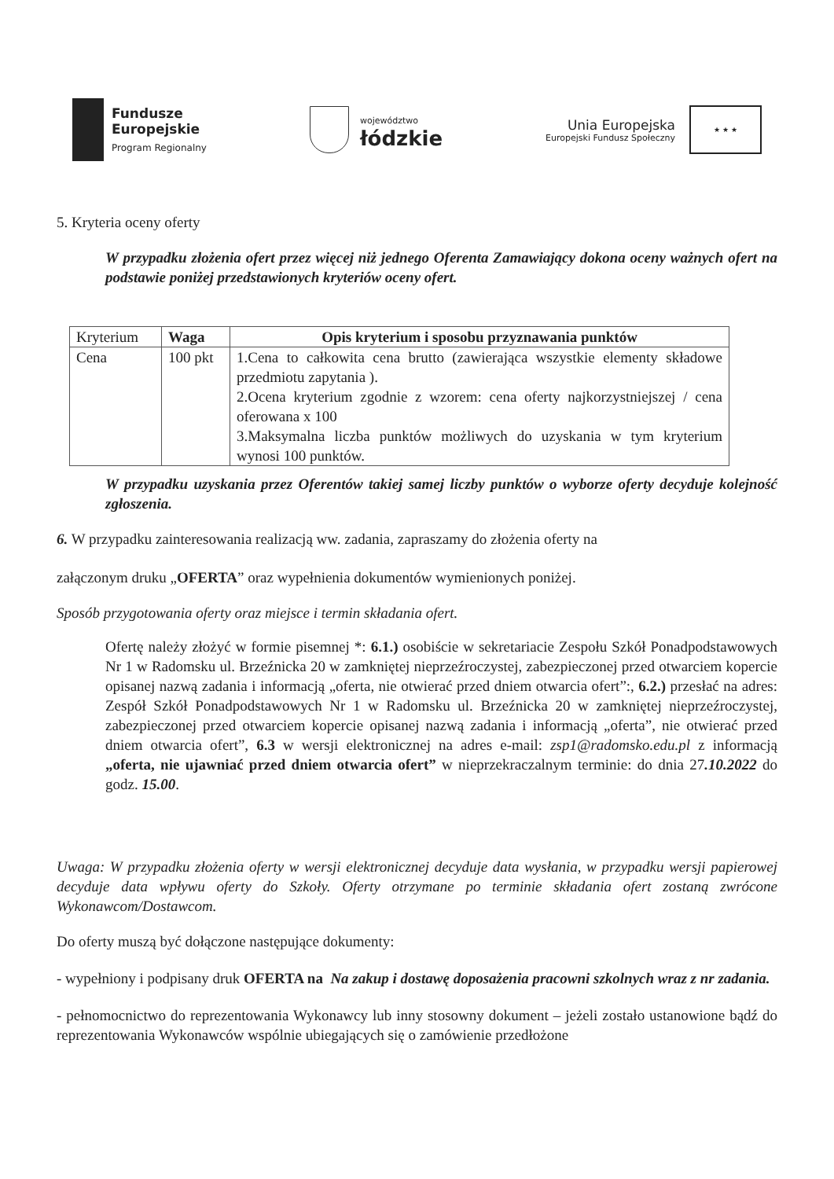Fundusze
Europejskie
Program Regionalny
województwo
łódzkie
Unia Europejska
Europejski Fundusz Społeczny
★ ★ ★
5. Kryteria oceny oferty
W przypadku złożenia ofert przez więcej niż jednego Oferenta Zamawiający dokona oceny ważnych ofert na podstawie poniżej przedstawionych kryteriów oceny ofert.
| Kryterium | Waga | Opis kryterium i sposobu przyznawania punktów |
| --- | --- | --- |
| Cena | 100 pkt | 1.Cena to całkowita cena brutto (zawierająca wszystkie elementy składowe przedmiotu zapytania ). 2.Ocena kryterium zgodnie z wzorem: cena oferty najkorzystniejszej / cena oferowana x 100 3.Maksymalna liczba punktów możliwych do uzyskania w tym kryterium wynosi 100 punktów. |
W przypadku uzyskania przez Oferentów takiej samej liczby punktów o wyborze oferty decyduje kolejność zgłoszenia.
6. W przypadku zainteresowania realizacją ww. zadania, zapraszamy do złożenia oferty na
załączonym druku „OFERTA” oraz wypełnienia dokumentów wymienionych poniżej.
Sposób przygotowania oferty oraz miejsce i termin składania ofert.
Ofertę należy złożyć w formie pisemnej *: 6.1.) osobiście w sekretariacie Zespołu Szkół Ponadpodstawowych Nr 1 w Radomsku ul. Brzeźnicka 20 w zamkniętej nieprzeźroczystej, zabezpieczonej przed otwarciem kopercie opisanej nazwą zadania i informacją „oferta, nie otwierać przed dniem otwarcia ofert”:, 6.2.) przesłać na adres: Zespół Szkół Ponadpodstawowych Nr 1 w Radomsku ul. Brzeźnicka 20 w zamkniętej nieprzeźroczystej, zabezpieczonej przed otwarciem kopercie opisanej nazwą zadania i informacją „oferta”, nie otwierać przed dniem otwarcia ofert”, 6.3 w wersji elektronicznej na adres e-mail: zsp1@radomsko.edu.pl z informacją „oferta, nie ujawniać przed dniem otwarcia ofert” w nieprzekraczalnym terminie: do dnia 27.10.2022 do godz. 15.00.
Uwaga: W przypadku złożenia oferty w wersji elektronicznej decyduje data wysłania, w przypadku wersji papierowej decyduje data wpływu oferty do Szkoły. Oferty otrzymane po terminie składania ofert zostaną zwrócone Wykonawcom/Dostawcom.
Do oferty muszą być dołączone następujące dokumenty:
- wypełniony i podpisany druk OFERTA na Na zakup i dostawę doposażenia pracowni szkolnych wraz z nr zadania.
- pełnomocnictwo do reprezentowania Wykonawcy lub inny stosowny dokument – jeżeli zostało ustanowione bądź do reprezentowania Wykonawców wspólnie ubiegających się o zamówienie przedłożone